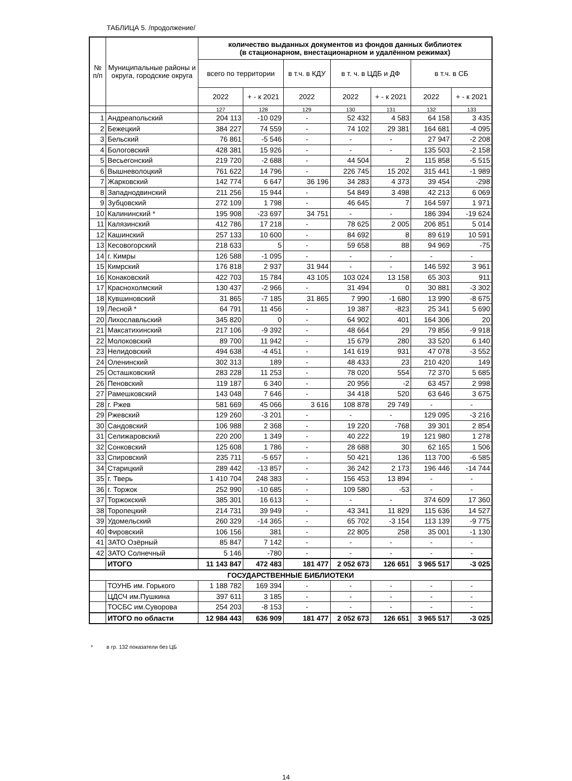ТАБЛИЦА 5. /продолжение/
| № п/п | Муниципальные районы и округа, городские округа | количество выданных документов из фондов данных библиотек (в стационарном, внестационарном и удалённом режимах) | | | | | | |
| --- | --- | --- | --- | --- | --- | --- | --- | --- |
| | | всего по территории | | в т.ч. в КДУ | в т. ч. в ЦДБ и ДФ | | в т.ч. в СБ | |
| | | 2022 | + - к 2021 | 2022 | 2022 | + - к 2021 | 2022 | + - к 2021 |
| | | 127 | 128 | 129 | 130 | 131 | 132 | 133 |
| 1 | Андреапольский | 204 113 | -10 029 | - | 52 432 | 4 583 | 64 158 | 3 435 |
| 2 | Бежецкий | 384 227 | 74 559 | - | 74 102 | 29 381 | 164 681 | -4 095 |
| 3 | Бельский | 76 861 | -5 546 | - | - | - | 27 947 | -2 208 |
| 4 | Бологовский | 428 381 | 15 926 | - | - | - | 135 503 | -2 158 |
| 5 | Весьегонский | 219 720 | -2 688 | - | 44 504 | 2 | 115 858 | -5 515 |
| 6 | Вышневолоцкий | 761 622 | 14 796 | - | 226 745 | 15 202 | 315 441 | -1 989 |
| 7 | Жарковский | 142 774 | 6 647 | 36 196 | 34 283 | 4 373 | 39 454 | -298 |
| 8 | Западнодвинский | 211 256 | 15 944 | - | 54 849 | 3 498 | 42 213 | 6 069 |
| 9 | Зубцовский | 272 109 | 1 798 | - | 46 645 | 7 | 164 597 | 1 971 |
| 10 | Калининский * | 195 908 | -23 697 | 34 751 | - | - | 186 394 | -19 624 |
| 11 | Калязинский | 412 786 | 17 218 | - | 78 625 | 2 005 | 206 851 | 5 014 |
| 12 | Кашинский | 257 133 | 10 600 | - | 84 692 | 8 | 89 619 | 10 591 |
| 13 | Кесовогорский | 218 633 | 5 | - | 59 658 | 88 | 94 969 | -75 |
| 14 | г. Кимры | 126 588 | -1 095 | - | - | - | - | - |
| 15 | Кимрский | 176 818 | 2 937 | 31 944 | - | - | 146 592 | 3 961 |
| 16 | Конаковский | 422 703 | 15 784 | 43 105 | 103 024 | 13 158 | 65 303 | 911 |
| 17 | Краснохолмский | 130 437 | -2 966 | - | 31 494 | 0 | 30 881 | -3 302 |
| 18 | Кувшиновский | 31 865 | -7 185 | 31 865 | 7 990 | -1 680 | 13 990 | -8 675 |
| 19 | Лесной * | 64 791 | 11 456 | - | 19 387 | -823 | 25 341 | 5 690 |
| 20 | Лихославльский | 345 820 | 0 | - | 64 902 | 401 | 164 306 | 20 |
| 21 | Максатихинский | 217 106 | -9 392 | - | 48 664 | 29 | 79 856 | -9 918 |
| 22 | Молоковский | 89 700 | 11 942 | - | 15 679 | 280 | 33 520 | 6 140 |
| 23 | Нелидовский | 494 638 | -4 451 | - | 141 619 | 931 | 47 078 | -3 552 |
| 24 | Оленинский | 302 313 | 189 | - | 48 433 | 23 | 210 420 | 149 |
| 25 | Осташковский | 283 228 | 11 253 | - | 78 020 | 554 | 72 370 | 5 685 |
| 26 | Пеновский | 119 187 | 6 340 | - | 20 956 | -2 | 63 457 | 2 998 |
| 27 | Рамешковский | 143 048 | 7 646 | - | 34 418 | 520 | 63 646 | 3 675 |
| 28 | г. Ржев | 581 669 | 45 066 | 3 616 | 108 878 | 29 749 | - | - |
| 29 | Ржевский | 129 260 | -3 201 | - | - | - | 129 095 | -3 216 |
| 30 | Сандовский | 106 988 | 2 368 | - | 19 220 | -768 | 39 301 | 2 854 |
| 31 | Селижаровский | 220 200 | 1 349 | - | 40 222 | 19 | 121 980 | 1 278 |
| 32 | Сонковский | 125 608 | 1 786 | - | 28 688 | 30 | 62 165 | 1 506 |
| 33 | Спировский | 235 711 | -5 657 | - | 50 421 | 136 | 113 700 | -6 585 |
| 34 | Старицкий | 289 442 | -13 857 | - | 36 242 | 2 173 | 196 446 | -14 744 |
| 35 | г. Тверь | 1 410 704 | 248 383 | - | 156 453 | 13 894 | - | - |
| 36 | г. Торжок | 252 990 | -10 685 | - | 109 580 | -53 | - | - |
| 37 | Торжокский | 385 301 | 16 613 | - | - | - | 374 609 | 17 360 |
| 38 | Торопецкий | 214 731 | 39 949 | - | 43 341 | 11 829 | 115 636 | 14 527 |
| 39 | Удомельский | 260 329 | -14 365 | - | 65 702 | -3 154 | 113 139 | -9 775 |
| 40 | Фировский | 106 156 | 381 | - | 22 805 | 258 | 35 001 | -1 130 |
| 41 | ЗАТО Озёрный | 85 847 | 7 142 | - | - | - | - | - |
| 42 | ЗАТО Солнечный | 5 146 | -780 | - | - | - | - | - |
| | ИТОГО | 11 143 847 | 472 483 | 181 477 | 2 052 673 | 126 651 | 3 965 517 | -3 025 |
| ГОСУДАРСТВЕННЫЕ БИБЛИОТЕКИ | | | | | | | | |
| | ТОУНБ им. Горького | 1 188 782 | 169 394 | - | - | - | - | - |
| | ЦДСЧ им.Пушкина | 397 611 | 3 185 | - | - | - | - | - |
| | ТОСБС им.Суворова | 254 203 | -8 153 | - | - | - | - | - |
| | ИТОГО по области | 12 984 443 | 636 909 | 181 477 | 2 052 673 | 126 651 | 3 965 517 | -3 025 |
* в гр. 132 показатели без ЦБ
14